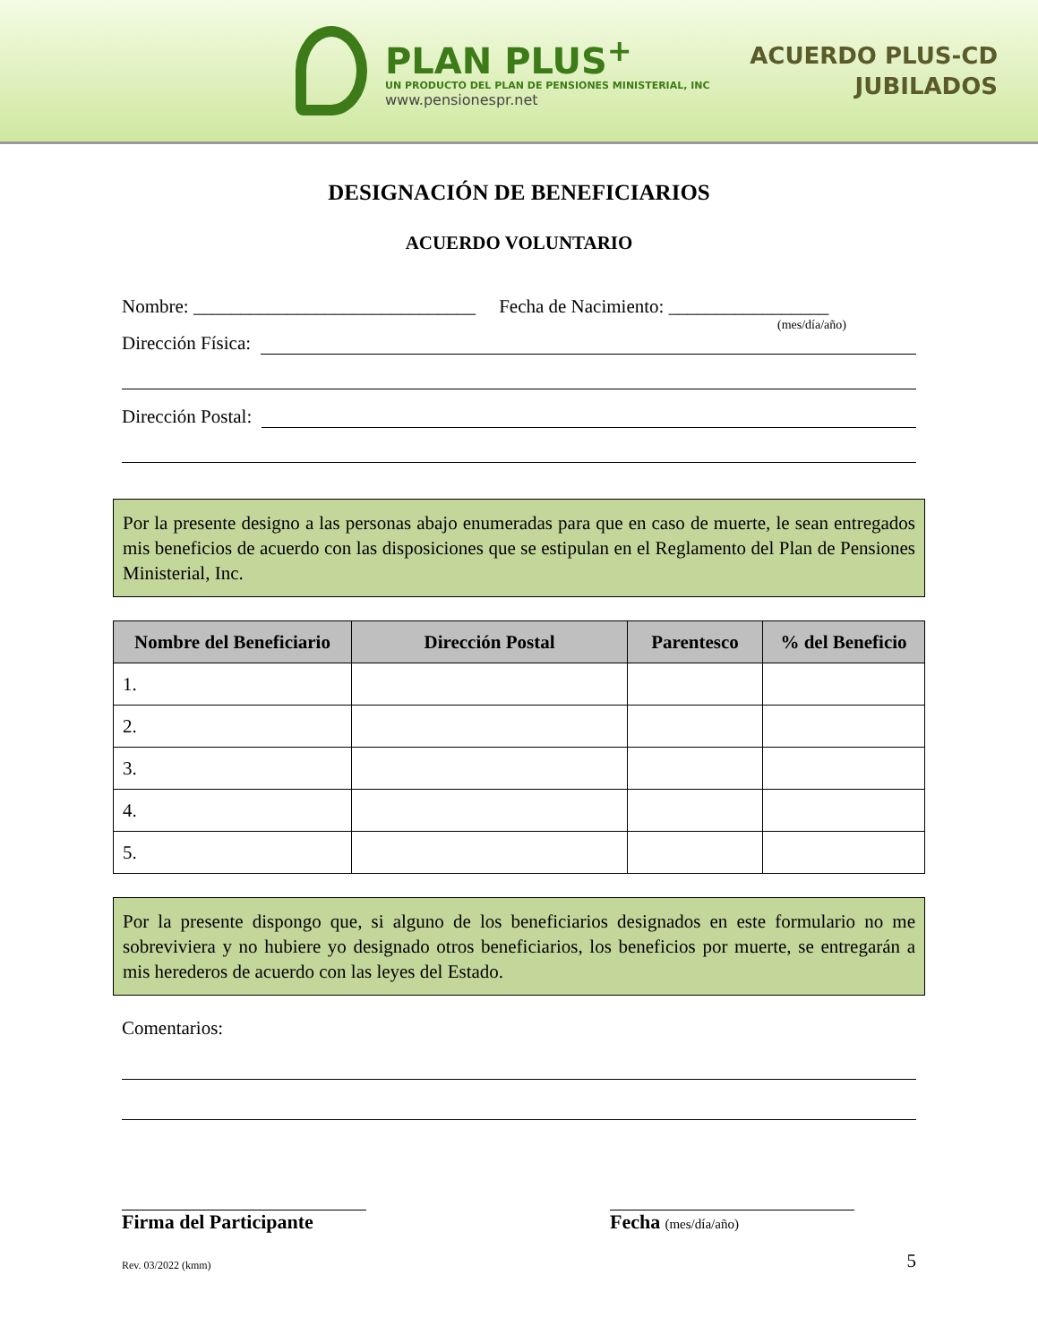PLAN PLUS<sup>+</sup>
UN PRODUCTO DEL PLAN DE PENSIONES MINISTERIAL, INC
www.pensionespr.net
ACUERDO PLUS-CD
JUBILADOS
DESIGNACIÓN DE BENEFICIARIOS
ACUERDO VOLUNTARIO
Nombre: ______________________________ Fecha de Nacimiento: _________________
(mes/día/año)
Dirección Física:
Dirección Postal:
Por la presente designo a las personas abajo enumeradas para que en caso de muerte, le sean entregados mis beneficios de acuerdo con las disposiciones que se estipulan en el Reglamento del Plan de Pensiones Ministerial, Inc.
| Nombre del Beneficiario | Dirección Postal | Parentesco | % del Beneficio |
| --- | --- | --- | --- |
| 1. | | | |
| 2. | | | |
| 3. | | | |
| 4. | | | |
| 5. | | | |
Por la presente dispongo que, si alguno de los beneficiarios designados en este formulario no me sobreviviera y no hubiere yo designado otros beneficiarios, los beneficios por muerte, se entregarán a mis herederos de acuerdo con las leyes del Estado.
Comentarios:
Firma del Participante Fecha (mes/día/año)
Rev. 03/2022 (kmm) 5